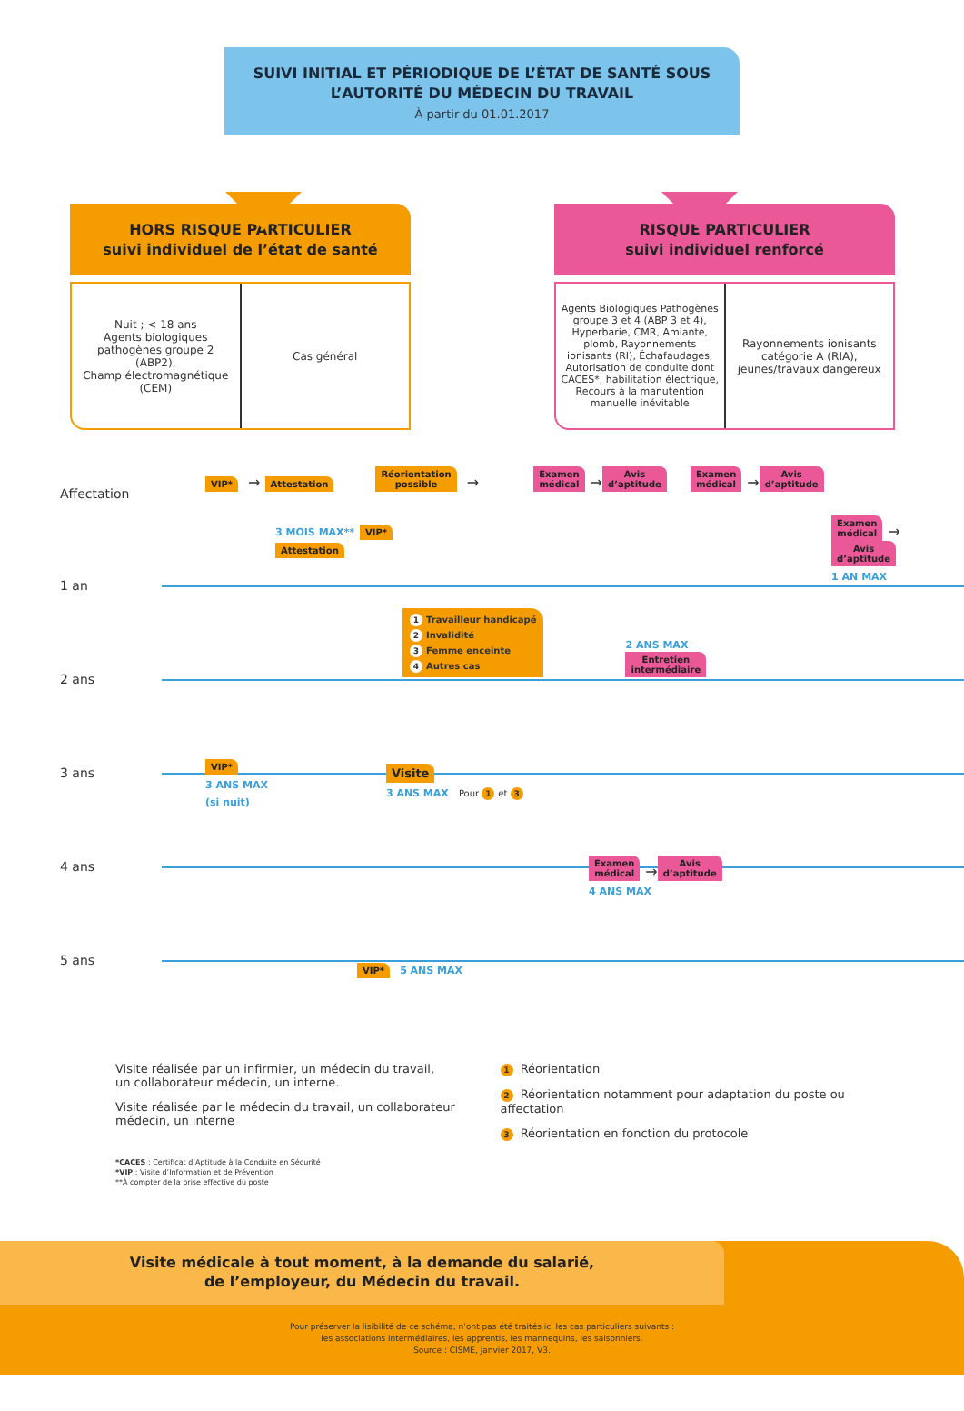SUIVI INITIAL ET PÉRIODIQUE DE L’ÉTAT DE SANTÉ SOUS
L’AUTORITÉ DU MÉDECIN DU TRAVAIL
À partir du 01.01.2017
HORS RISQUE PARTICULIER
suivi individuel de l’état de santé
Nuit ; < 18 ans
Agents biologiques pathogènes groupe 2 (ABP2),
Champ électromagnétique (CEM)
Cas général
RISQUE PARTICULIER
suivi individuel renforcé
Agents Biologiques Pathogènes groupe 3 et 4 (ABP 3 et 4), Hyperbarie, CMR, Amiante, plomb, Rayonnements ionisants (RI), Échafaudages, Autorisation de conduite dont CACES*, habilitation électrique, Recours à la manutention manuelle inévitable
Rayonnements ionisants catégorie A (RIA), jeunes/travaux dangereux
Affectation
VIP* → Attestation Réorientation
possible → Examen
médical → Avis
d’aptitude Examen
médical → Avis
d’aptitude
1 an
3 MOIS MAX** VIP* Attestation Examen
médical → Avis
d’aptitude
1 AN MAX
2 ans
1 Travailleur handicapé
2 Invalidité
3 Femme enceinte
4 Autres cas 2 ANS MAX
Entretien
intermédiaire
3 ans
VIP*
3 ANS MAX
(si nuit) Visite
3 ANS MAX Pour 1 et 3
4 ans
Examen
médical → Avis
d’aptitude
4 ANS MAX
5 ans
VIP* 5 ANS MAX
Visite réalisée par un infirmier, un médecin du travail,
un collaborateur médecin, un interne.
Visite réalisée par le médecin du travail, un collaborateur
médecin, un interne
1 Réorientation
2 Réorientation notamment pour adaptation du poste ou affectation
3 Réorientation en fonction du protocole
*CACES : Certificat d’Aptitude à la Conduite en Sécurité
*VIP : Visite d’Information et de Prévention
**À compter de la prise effective du poste
Visite médicale à tout moment, à la demande du salarié,
de l’employeur, du Médecin du travail.
Pour préserver la lisibilité de ce schéma, n’ont pas été traités ici les cas particuliers suivants :
les associations intermédiaires, les apprentis, les mannequins, les saisonniers.
Source : CISME, Janvier 2017, V3.